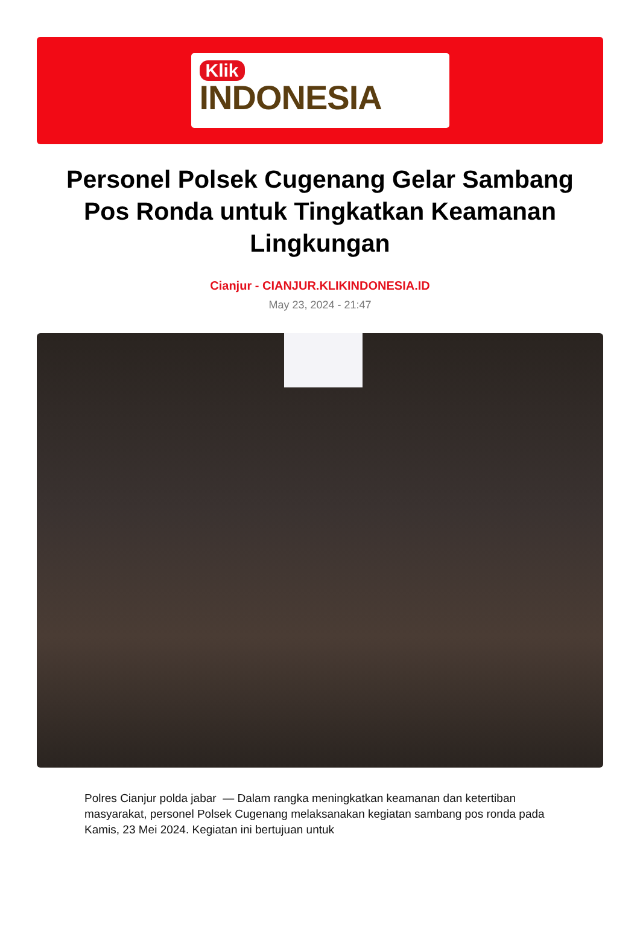Klik
INDONESIA
Personel Polsek Cugenang Gelar Sambang Pos Ronda untuk Tingkatkan Keamanan Lingkungan
Cianjur - CIANJUR.KLIKINDONESIA.ID
May 23, 2024 - 21:47
Polres Cianjur polda jabar — Dalam rangka meningkatkan keamanan dan ketertiban masyarakat, personel Polsek Cugenang melaksanakan kegiatan sambang pos ronda pada Kamis, 23 Mei 2024. Kegiatan ini bertujuan untuk